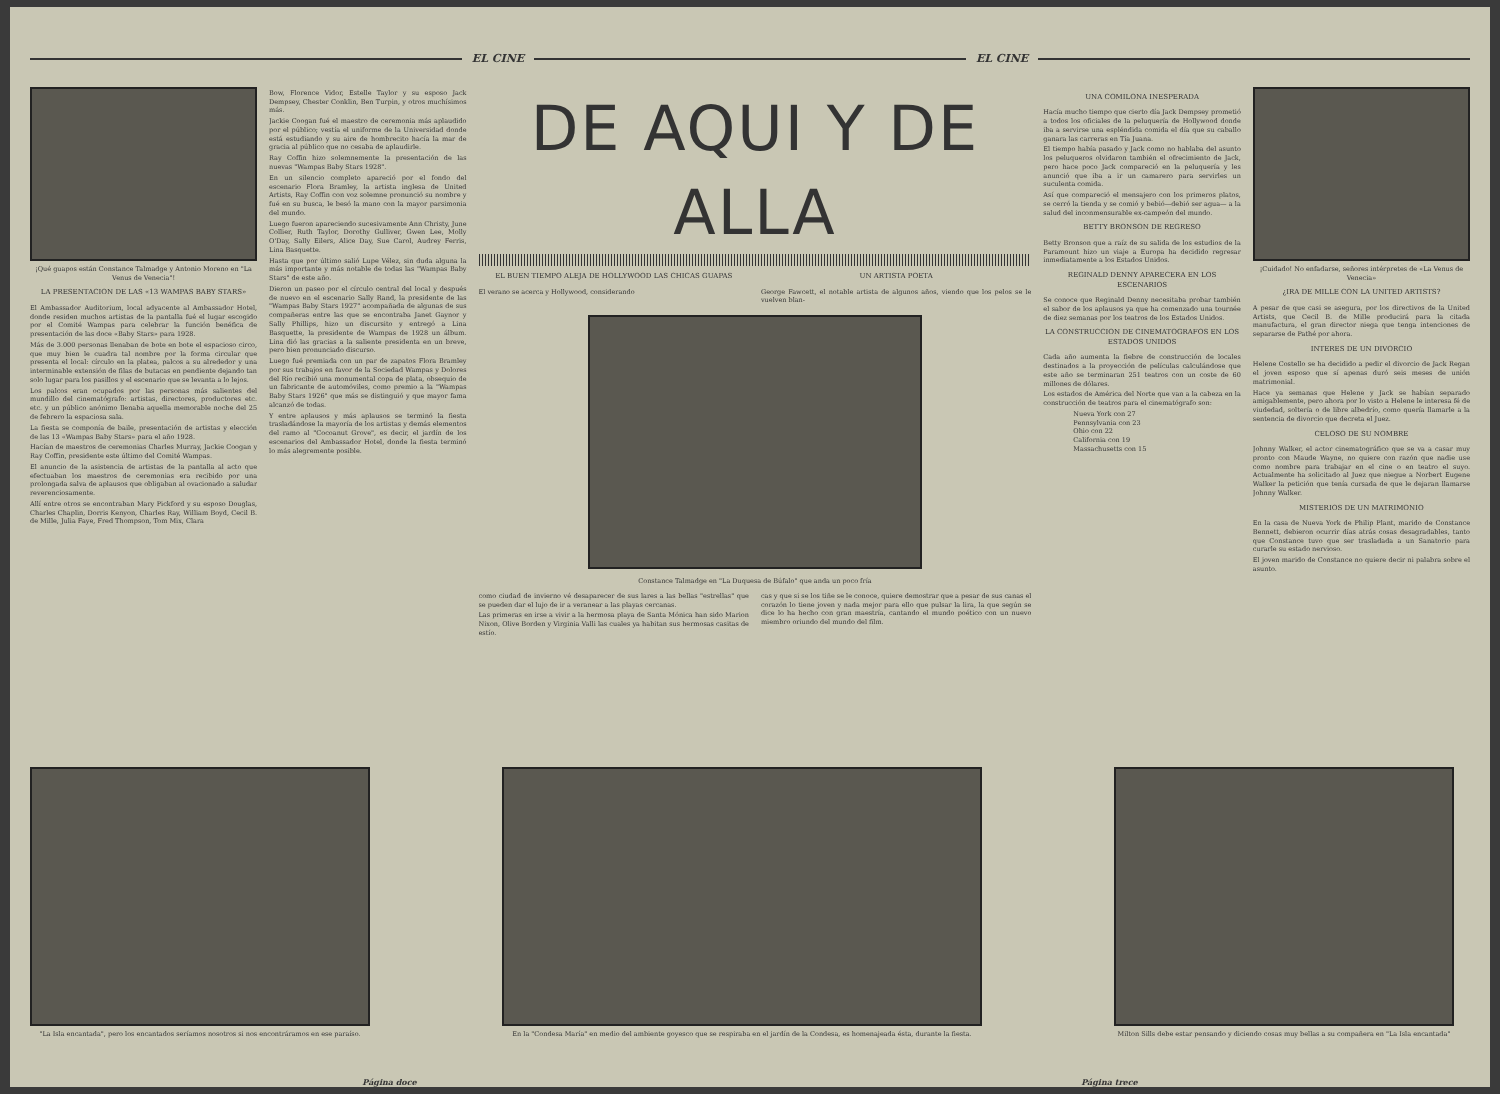EL CINE EL CINE
¡Qué guapos están Constance Talmadge y Antonio Moreno en "La Venus de Venecia"!
LA PRESENTACION DE LAS «13 WAMPAS BABY STARS»
El Ambassador Auditorium, local adyacente al Ambassador Hotel, donde residen muchos artistas de la pantalla fué el lugar escogido por el Comité Wampas para celebrar la función benéfica de presentación de las doce «Baby Stars» para 1928.
Más de 3.000 personas llenaban de bote en bote el espacioso circo, que muy bien le cuadra tal nombre por la forma circular que presenta el local: círculo en la platea, palcos a su alrededor y una interminable extensión de filas de butacas en pendiente dejando tan solo lugar para los pasillos y el escenario que se levanta a lo lejos.
Los palcos eran ocupados por las personas más salientes del mundillo del cinematógrafo: artistas, directores, productores etc. etc. y un público anónimo llenaba aquella memorable noche del 25 de febrero la espaciosa sala.
La fiesta se componía de baile, presentación de artistas y elección de las 13 «Wampas Baby Stars» para el año 1928.
Hacían de maestros de ceremonias Charles Murray, Jackie Coogan y Ray Coffin, presidente este último del Comité Wampas.
El anuncio de la asistencia de artistas de la pantalla al acto que efectuaban los maestros de ceremonias era recibido por una prolongada salva de aplausos que obligaban al ovacionado a saludar reverenciosamente.
Allí entre otros se encontraban Mary Pickford y su esposo Douglas, Charles Chaplin, Dorris Kenyon, Charles Ray, William Boyd, Cecil B. de Mille, Julia Faye, Fred Thompson, Tom Mix, Clara
Bow, Florence Vidor, Estelle Taylor y su esposo Jack Dempsey, Chester Conklin, Ben Turpin, y otros muchísimos más.
Jackie Coogan fué el maestro de ceremonia más aplaudido por el público; vestía el uniforme de la Universidad donde está estudiando y su aire de hombrecito hacía la mar de gracia al público que no cesaba de aplaudirle.
Ray Coffin hizo solemnemente la presentación de las nuevas "Wampas Baby Stars 1928".
En un silencio completo apareció por el fondo del escenario Flora Bramley, la artista inglesa de United Artists, Ray Coffin con voz solemne pronunció su nombre y fué en su busca, le besó la mano con la mayor parsimonia del mundo.
Luego fueron apareciendo sucesivamente Ann Christy, June Collier, Ruth Taylor, Dorothy Gulliver, Gwen Lee, Molly O'Day, Sally Eilers, Alice Day, Sue Carol, Audrey Ferris, Lina Basquette.
Hasta que por último salió Lupe Vélez, sin duda alguna la más importante y más notable de todas las "Wampas Baby Stars" de este año.
Dieron un paseo por el círculo central del local y después de nuevo en el escenario Sally Rand, la presidente de las "Wampas Baby Stars 1927" acompañada de algunas de sus compañeras entre las que se encontraba Janet Gaynor y Sally Phillips, hizo un discursito y entregó a Lina Basquette, la presidente de Wampas de 1928 un álbum. Lina dió las gracias a la saliente presidenta en un breve, pero bien pronunciado discurso.
Luego fué premiada con un par de zapatos Flora Bramley por sus trabajos en favor de la Sociedad Wampas y Dolores del Río recibió una monumental copa de plata, obsequio de un fabricante de automóviles, como premio a la "Wampas Baby Stars 1926" que más se distinguió y que mayor fama alcanzó de todas.
Y entre aplausos y más aplausos se terminó la fiesta trasladándose la mayoría de los artistas y demás elementos del ramo al "Cocoanut Grove", es decir, el jardín de los escenarios del Ambassador Hotel, donde la fiesta terminó lo más alegremente posible.
DE AQUI Y DE ALLA
EL BUEN TIEMPO ALEJA DE HOLLYWOOD LAS CHICAS GUAPAS
El verano se acerca y Hollywood, considerando
UN ARTISTA POETA
George Fawcett, el notable artista de algunos años, viendo que los pelos se le vuelven blan-
Constance Talmadge en "La Duquesa de Búfalo" que anda un poco fría
como ciudad de invierno vé desaparecer de sus lares a las bellas "estrellas" que se pueden dar el lujo de ir a veranear a las playas cercanas.
Las primeras en irse a vivir a la hermosa playa de Santa Mónica han sido Marion Nixon, Olive Borden y Virginia Valli las cuales ya habitan sus hermosas casitas de estío.
cas y que si se los tiñe se le conoce, quiere demostrar que a pesar de sus canas el corazón lo tiene joven y nada mejor para ello que pulsar la lira, la que según se dice lo ha hecho con gran maestría, cantando el mundo poético con un nuevo miembro oriundo del mundo del film.
UNA COMILONA INESPERADA
Hacía mucho tiempo que cierto día Jack Dempsey prometió a todos los oficiales de la peluquería de Hollywood donde iba a servirse una espléndida comida el día que su caballo ganara las carreras en Tía Juana.
El tiempo había pasado y Jack como no hablaba del asunto los peluqueros olvidaron también el ofrecimiento de Jack, pero hace poco Jack compareció en la peluquería y les anunció que iba a ir un camarero para servirles un suculenta comida.
Así que compareció el mensajero con los primeros platos, se cerró la tienda y se comió y bebió—debió ser agua— a la salud del inconmensurable ex-campeón del mundo.
BETTY BRONSON DE REGRESO
Betty Bronson que a raíz de su salida de los estudios de la Paramount hizo un viaje a Europa ha decidido regresar inmediatamente a los Estados Unidos.
REGINALD DENNY APARECERA EN LOS ESCENARIOS
Se conoce que Reginald Denny necesitaba probar también el sabor de los aplausos ya que ha comenzado una tournée de diez semanas por los teatros de los Estados Unidos.
LA CONSTRUCCION DE CINEMATOGRAFOS EN LOS ESTADOS UNIDOS
Cada año aumenta la fiebre de construcción de locales destinados a la proyección de películas calculándose que este año se terminaran 251 teatros con un coste de 60 millones de dólares.
Los estados de América del Norte que van a la cabeza en la construcción de teatros para el cinematógrafo son:
Nueva York con 27
Pennsylvania con 23
Ohio con 22
California con 19
Massachusetts con 15
¡Cuidado! No enfadarse, señores intérpretes de «La Venus de Venecia»
¿IRA DE MILLE CON LA UNITED ARTISTS?
A pesar de que casi se asegura, por los directivos de la United Artists, que Cecil B. de Mille producirá para la citada manufactura, el gran director niega que tenga intenciones de separarse de Pathé por ahora.
INTERES DE UN DIVORCIO
Helene Costello se ha decidido a pedir el divorcio de Jack Regan el joven esposo que sí apenas duró seis meses de unión matrimonial.
Hace ya semanas que Helene y Jack se habían separado amigablemente, pero ahora por lo visto a Helene le interesa fé de viudedad, soltería o de libre albedrío, como quería llamarle a la sentencia de divorcio que decreta el Juez.
CELOSO DE SU NOMBRE
Johnny Walker, el actor cinematográfico que se va a casar muy pronto con Maude Wayne, no quiere con razón que nadie use como nombre para trabajar en el cine o en teatro el suyo. Actualmente ha solicitado al Juez que niegue a Norbert Eugene Walker la petición que tenía cursada de que le dejaran llamarse Johnny Walker.
MISTERIOS DE UN MATRIMONIO
En la casa de Nueva York de Philip Plant, marido de Constance Bennett, debieron ocurrir días atrás cosas desagradables, tanto que Constance tuvo que ser trasladada a un Sanatorio para curarle su estado nervioso.
El joven marido de Constance no quiere decir ni palabra sobre el asunto.
"La Isla encantada", pero los encantados seríamos nosotros si nos encontráramos en ese paraíso.
En la "Condesa María" en medio del ambiente goyesco que se respiraba en el jardín de la Condesa, es homenajeada ésta, durante la fiesta.
Milton Sills debe estar pensando y diciendo cosas muy bellas a su compañera en "La Isla encantada"
Página doce Página trece